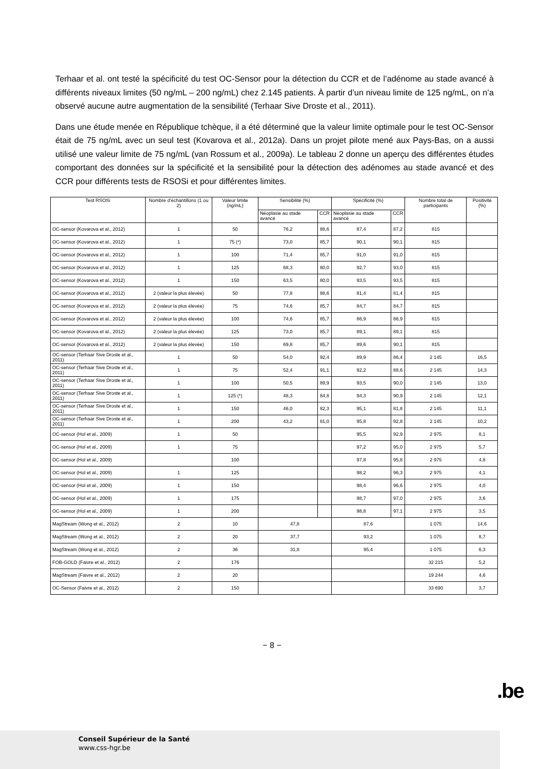Terhaar et al. ont testé la spécificité du test OC-Sensor pour la détection du CCR et de l’adénome au stade avancé à différents niveaux limites (50 ng/mL – 200 ng/mL) chez 2.145 patients. À partir d’un niveau limite de 125 ng/mL, on n’a observé aucune autre augmentation de la sensibilité (Terhaar Sive Droste et al., 2011).
Dans une étude menée en République tchèque, il a été déterminé que la valeur limite optimale pour le test OC-Sensor était de 75 ng/mL avec un seul test (Kovarova et al., 2012a). Dans un projet pilote mené aux Pays-Bas, on a aussi utilisé une valeur limite de 75 ng/mL (van Rossum et al., 2009a). Le tableau 2 donne un aperçu des différentes études comportant des données sur la spécificité et la sensibilité pour la détection des adénomes au stade avancé et des CCR pour différents tests de RSOSi et pour différentes limites.
| Test RSOSi | Nombre d’échantillons (1 ou 2) | Valeur limite (ng/mL) | Sensibilité (%) | | Spécificité (%) | | Nombre total de participants | Positivité (%) |
| --- | --- | --- | --- | --- | --- | --- | --- | --- |
| | | | Néoplasie au stade avancé | CCR | Néoplasie au stade avancé | CCR | | |
| OC-sensor (Kovarova et al., 2012) | 1 | 50 | 76,2 | 88,6 | 87,4 | 87,2 | 815 | |
| OC-sensor (Kovarova et al., 2012) | 1 | 75 (*) | 73,0 | 85,7 | 90,1 | 90,1 | 815 | |
| OC-sensor (Kovarova et al., 2012) | 1 | 100 | 71,4 | 85,7 | 91,0 | 91,0 | 815 | |
| OC-sensor (Kovarova et al., 2012) | 1 | 125 | 68,3 | 80,0 | 92,7 | 93,0 | 815 | |
| OC-sensor (Kovarova et al., 2012) | 1 | 150 | 63,5 | 80,0 | 93,5 | 93,5 | 815 | |
| OC-sensor (Kovarova et al., 2012) | 2 (valeur la plus élevée) | 50 | 77,8 | 88,6 | 81,4 | 81,4 | 815 | |
| OC-sensor (Kovarova et al., 2012) | 2 (valeur la plus élevée) | 75 | 74,6 | 85,7 | 84,7 | 84,7 | 815 | |
| OC-sensor (Kovarova et al., 2012) | 2 (valeur la plus élevée) | 100 | 74,6 | 85,7 | 86,9 | 86,9 | 815 | |
| OC-sensor (Kovarova et al., 2012) | 2 (valeur la plus élevée) | 125 | 73,0 | 85,7 | 89,1 | 89,1 | 815 | |
| OC-sensor (Kovarova et al., 2012) | 2 (valeur la plus élevée) | 150 | 69,8 | 85,7 | 89,6 | 90,1 | 815 | |
| OC-sensor (Terhaar Sive Droste et al., 2011) | 1 | 50 | 54,0 | 92,4 | 89,9 | 86,4 | 2 145 | 16,5 |
| OC-sensor (Terhaar Sive Droste et al., 2011) | 1 | 75 | 52,4 | 91,1 | 92,2 | 88,6 | 2 145 | 14,3 |
| OC-sensor (Terhaar Sive Droste et al., 2011) | 1 | 100 | 50,5 | 89,9 | 93,5 | 90,0 | 2 145 | 13,0 |
| OC-sensor (Terhaar Sive Droste et al., 2011) | 1 | 125 (*) | 48,3 | 84,8 | 94,3 | 90,9 | 2 145 | 12,1 |
| OC-sensor (Terhaar Sive Droste et al., 2011) | 1 | 150 | 46,0 | 82,3 | 95,1 | 81,8 | 2 145 | 11,1 |
| OC-sensor (Terhaar Sive Droste et al., 2011) | 1 | 200 | 43,2 | 81,0 | 95,8 | 92,8 | 2 145 | 10,2 |
| OC-sensor (Hol et al., 2009) | 1 | 50 | | | 95,5 | 92,9 | 2 975 | 8,1 |
| OC-sensor (Hol et al., 2009) | 1 | 75 | | | 97,2 | 95,0 | 2 975 | 5,7 |
| OC-sensor (Hol et al., 2009) | | 100 | | | 97,8 | 95,8 | 2 975 | 4,8 |
| OC-sensor (Hol et al., 2009) | 1 | 125 | | | 98,2 | 96,3 | 2 975 | 4,1 |
| OC-sensor (Hol et al., 2009) | 1 | 150 | | | 98,4 | 96,6 | 2 975 | 4,0 |
| OC-sensor (Hol et al., 2009) | 1 | 175 | | | 98,7 | 97,0 | 2 975 | 3,6 |
| OC-sensor (Hol et al., 2009) | 1 | 200 | | | 98,8 | 97,1 | 2 975 | 3,5 |
| MagStream (Wong et al., 2012) | 2 | 10 | 47,8 | | 87,6 | | 1 075 | 14,6 |
| MagStream (Wong et al., 2012) | 2 | 20 | 37,7 | | 93,2 | | 1 075 | 8,7 |
| MagStream (Wong et al., 2012) | 2 | 36 | 31,8 | | 95,4 | | 1 075 | 6,3 |
| FOB-GOLD (Faivre et al., 2012) | 2 | 176 | | | | | 32 215 | 5,2 |
| MagStream (Faivre et al., 2012) | 2 | 20 | | | | | 19 244 | 4,6 |
| OC-Sensor (Faivre et al., 2012) | 2 | 150 | | | | | 33 690 | 3,7 |
− 8 −
.be
Conseil Supérieur de la Santé
www.css-hgr.be